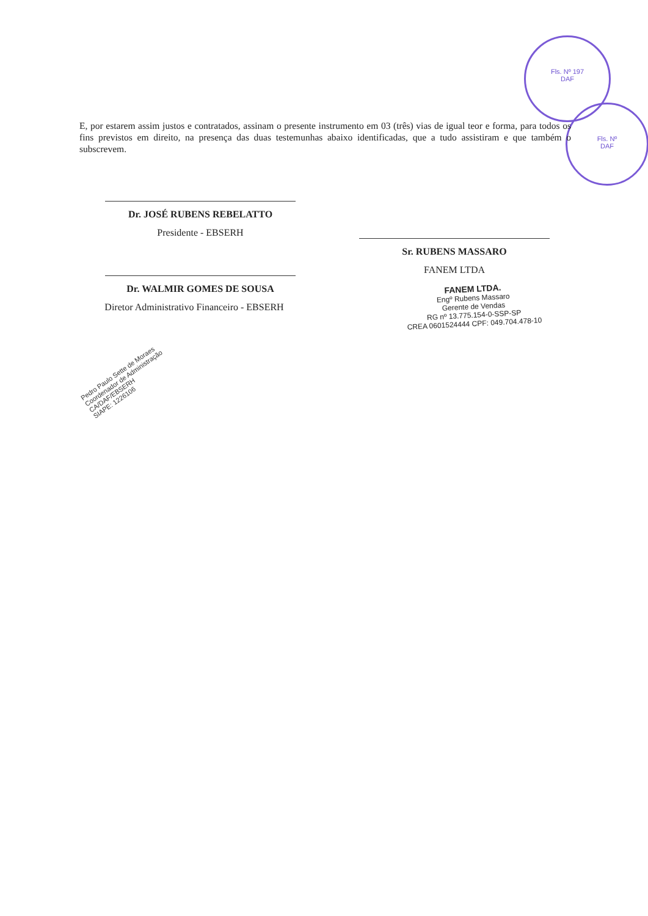Fls. Nº 197
DAF
Fls. Nº
DAF
E, por estarem assim justos e contratados, assinam o presente instrumento em 03 (três) vias de igual teor e forma, para todos os fins previstos em direito, na presença das duas testemunhas abaixo identificadas, que a tudo assistiram e que também o subscrevem.
Dr. JOSÉ RUBENS REBELATTO
Presidente - EBSERH
Dr. WALMIR GOMES DE SOUSA
Diretor Administrativo Financeiro - EBSERH
Sr. RUBENS MASSARO
FANEM LTDA
FANEM LTDA.
Engº Rubens Massaro
Gerente de Vendas
RG nº 13.775.154-0-SSP-SP
CREA 0601524444 CPF: 049.704.478-10
Pedro Paulo Sette de Moraes
Coordenador de Administração
CA/DAF/EBSERH
SIAPE: 1226106